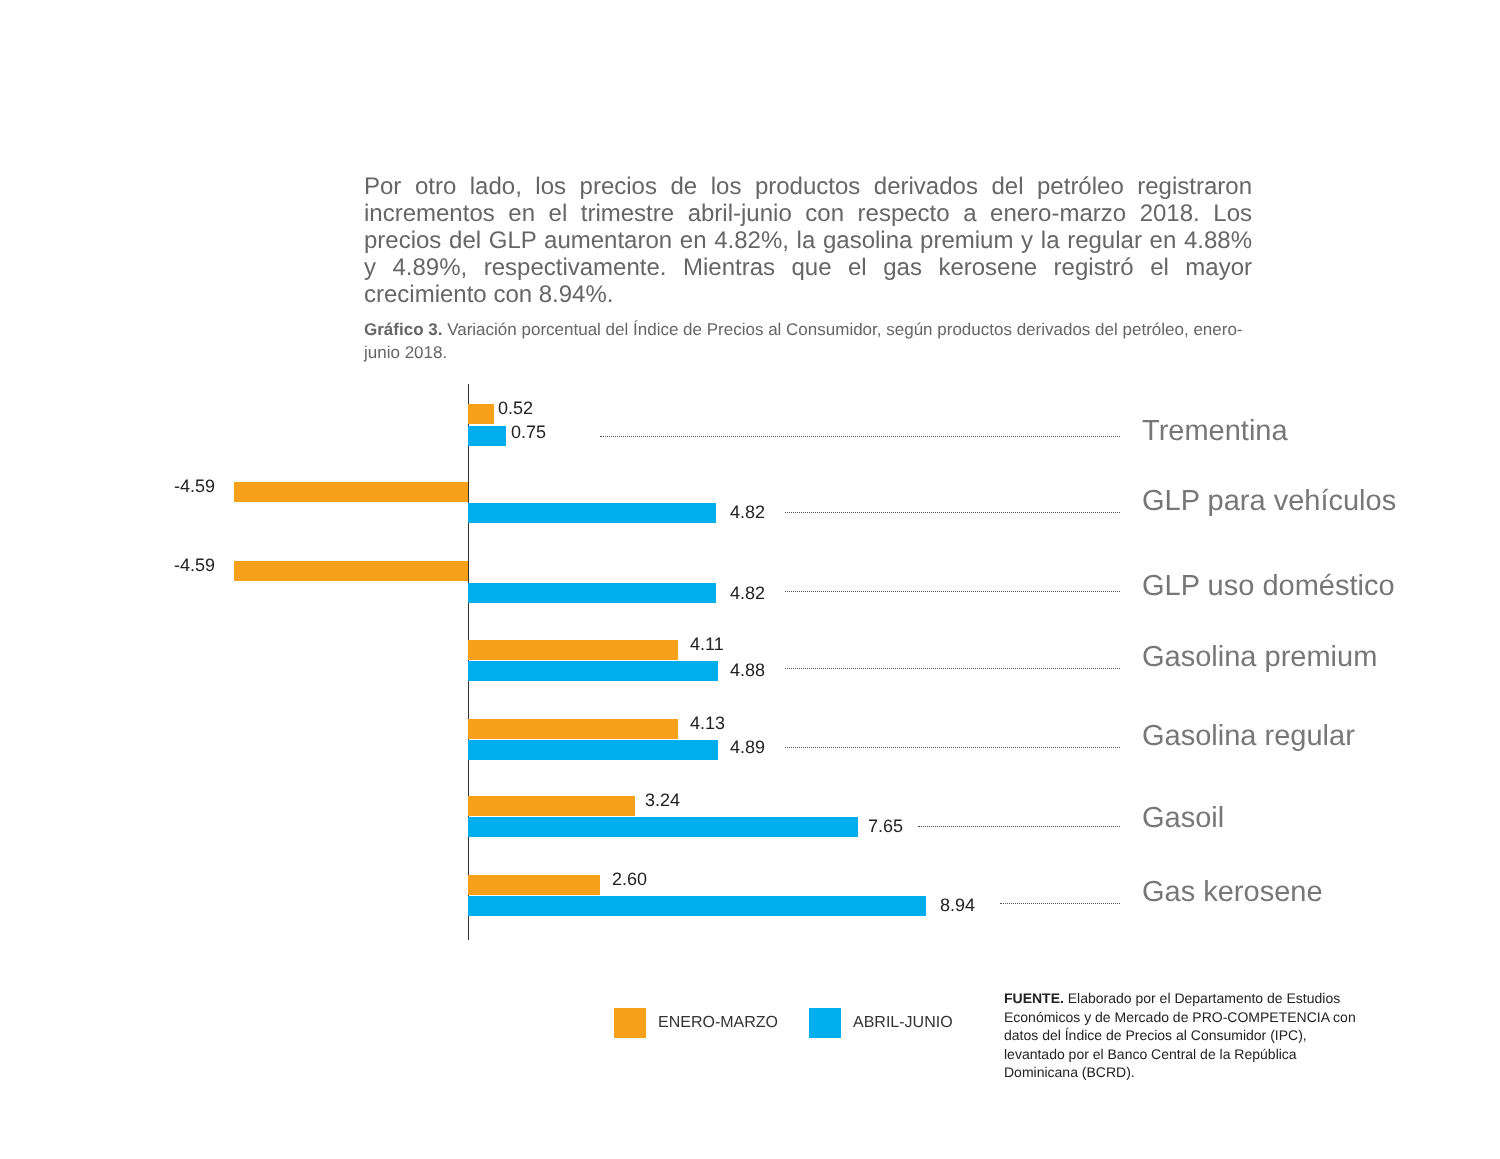Por otro lado, los precios de los productos derivados del petróleo registraron incrementos en el trimestre abril-junio con respecto a enero-marzo 2018. Los precios del GLP aumentaron en 4.82%, la gasolina premium y la regular en 4.88% y 4.89%, respectivamente. Mientras que el gas kerosene registró el mayor crecimiento con 8.94%.
Gráfico 3. Variación porcentual del Índice de Precios al Consumidor, según productos derivados del petróleo, enero-junio 2018.
0.52
0.75 Trementina
-4.59
4.82 GLP para vehículos
-4.59
4.82 GLP uso doméstico
4.11
4.88 Gasolina premium
4.13
4.89 Gasolina regular
3.24
7.65 Gasoil
2.60
8.94 Gas kerosene
ENERO-MARZO ABRIL-JUNIO
FUENTE. Elaborado por el Departamento de Estudios Económicos y de Mercado de PRO-COMPETENCIA con datos del Índice de Precios al Consumidor (IPC), levantado por el Banco Central de la República Dominicana (BCRD).